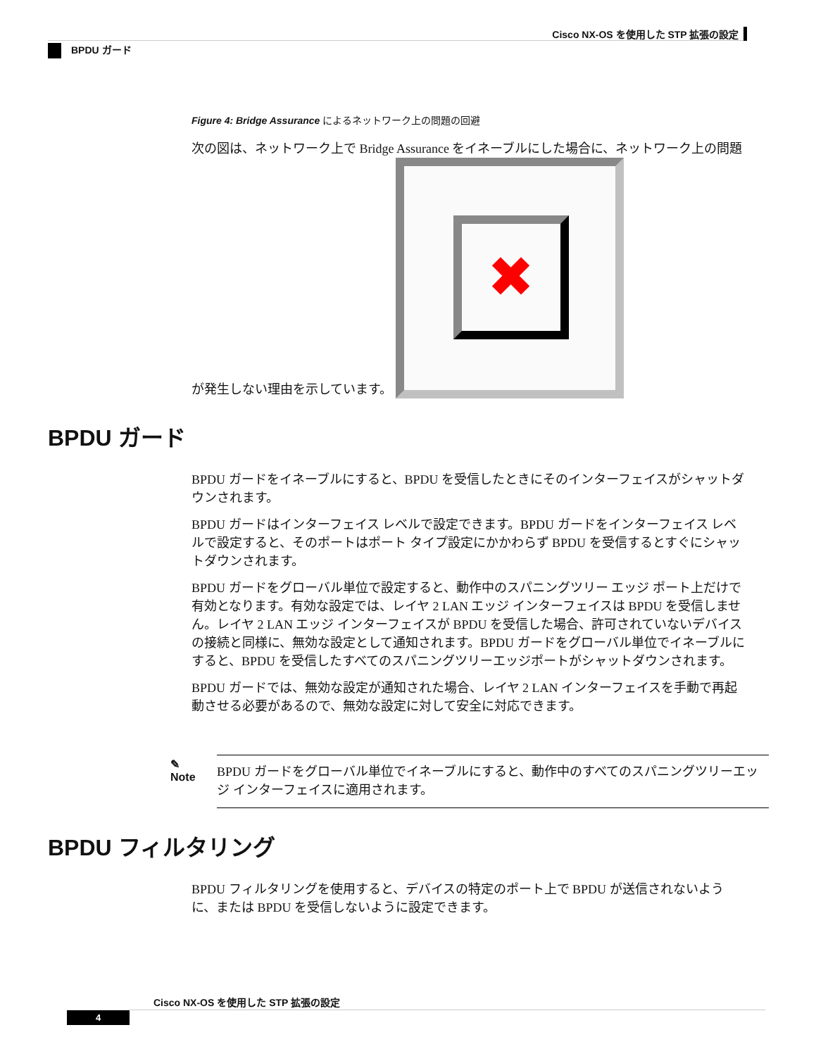Cisco NX-OS を使用した STP 拡張の設定
BPDU ガード
Figure 4: Bridge Assurance によるネットワーク上の問題の回避
次の図は、ネットワーク上で Bridge Assurance をイネーブルにした場合に、ネットワーク上の問題が発生しない理由を示しています。 ✖
BPDU ガード
BPDU ガードをイネーブルにすると、BPDU を受信したときにそのインターフェイスがシャットダウンされます。
BPDU ガードはインターフェイス レベルで設定できます。BPDU ガードをインターフェイス レベルで設定すると、そのポートはポート タイプ設定にかかわらず BPDU を受信するとすぐにシャットダウンされます。
BPDU ガードをグローバル単位で設定すると、動作中のスパニングツリー エッジ ポート上だけで有効となります。有効な設定では、レイヤ 2 LAN エッジ インターフェイスは BPDU を受信しません。レイヤ 2 LAN エッジ インターフェイスが BPDU を受信した場合、許可されていないデバイスの接続と同様に、無効な設定として通知されます。BPDU ガードをグローバル単位でイネーブルにすると、BPDU を受信したすべてのスパニングツリーエッジポートがシャットダウンされます。
BPDU ガードでは、無効な設定が通知された場合、レイヤ 2 LAN インターフェイスを手動で再起動させる必要があるので、無効な設定に対して安全に対応できます。
✎
Note
BPDU ガードをグローバル単位でイネーブルにすると、動作中のすべてのスパニングツリーエッジ インターフェイスに適用されます。
BPDU フィルタリング
BPDU フィルタリングを使用すると、デバイスの特定のポート上で BPDU が送信されないように、または BPDU を受信しないように設定できます。
Cisco NX-OS を使用した STP 拡張の設定
4